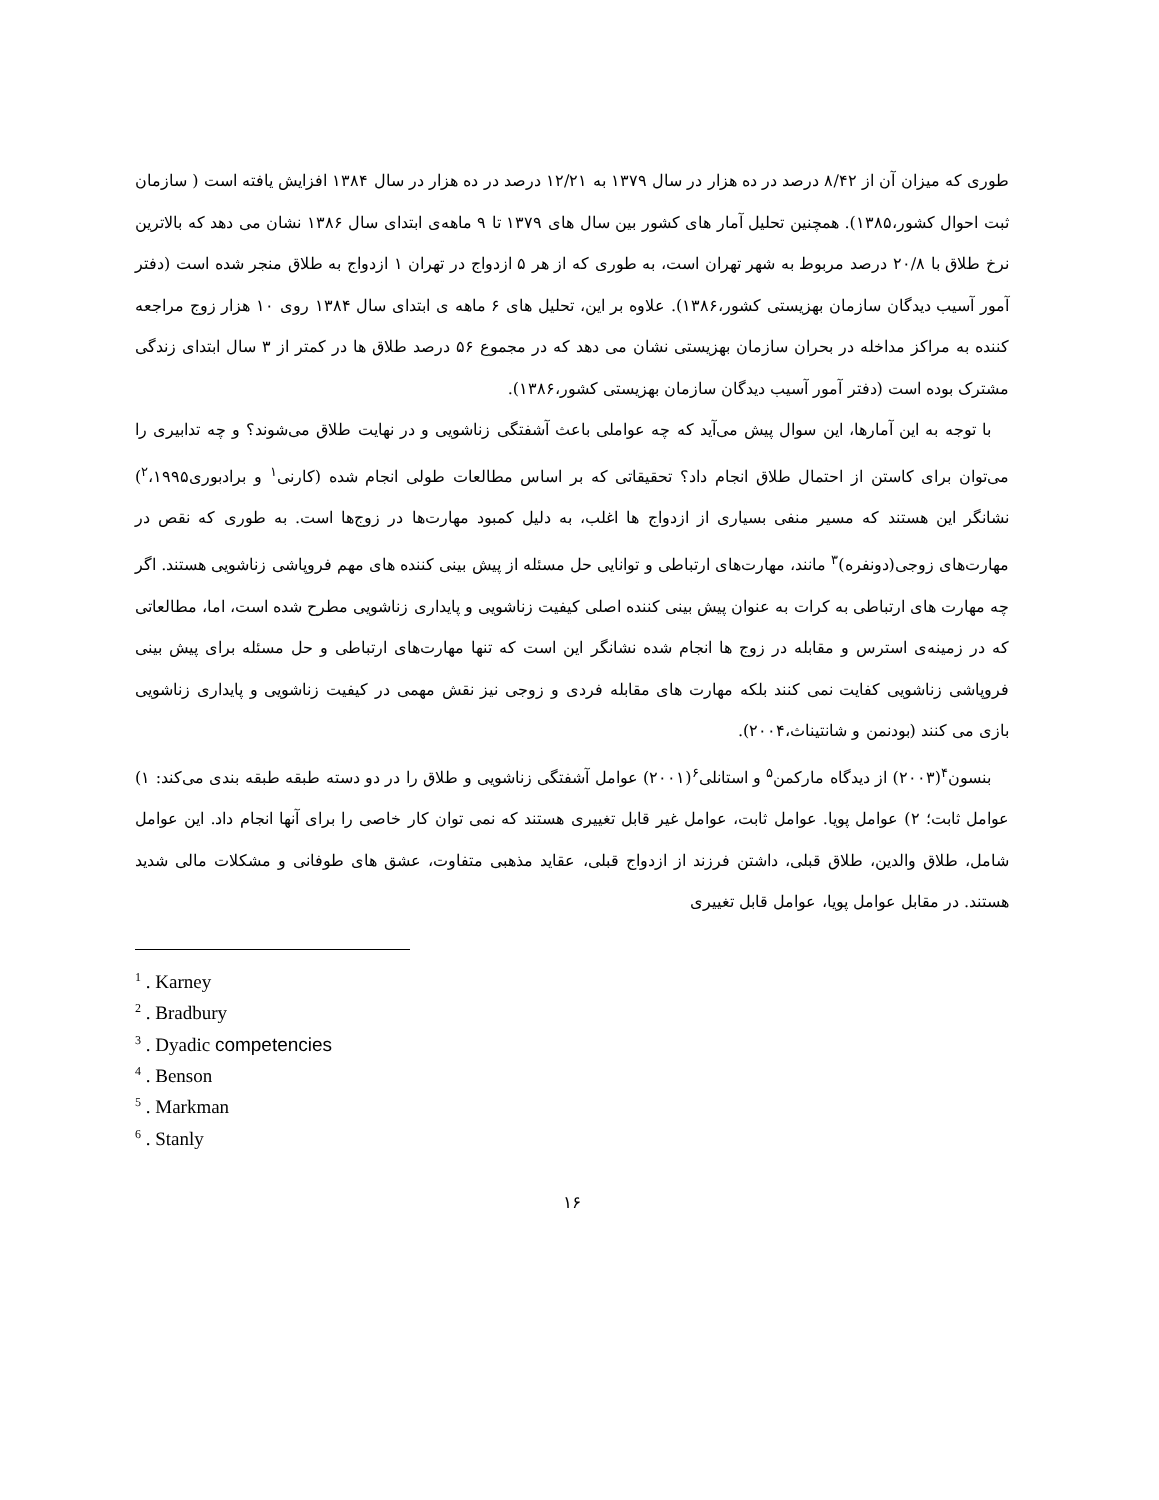طوری که میزان آن از ۸/۴۲ درصد در ده هزار در سال ۱۳۷۹ به ۱۲/۲۱ درصد در ده هزار در سال ۱۳۸۴ افزایش یافته است ( سازمان ثبت احوال کشور،۱۳۸۵). همچنین تحلیل آمار های کشور بین سال های ۱۳۷۹ تا ۹ ماهه‌ی ابتدای سال ۱۳۸۶ نشان می دهد که بالاترین نرخ طلاق با ۲۰/۸ درصد مربوط به شهر تهران است، به طوری که از هر ۵ ازدواج در تهران ۱ ازدواج به طلاق منجر شده است (دفتر آمور آسیب دیدگان سازمان بهزیستی کشور،۱۳۸۶). علاوه بر این، تحلیل های ۶ ماهه ی ابتدای سال ۱۳۸۴ روی ۱۰ هزار زوج مراجعه کننده به مراکز مداخله در بحران سازمان بهزیستی نشان می دهد که در مجموع ۵۶ درصد طلاق ها در کمتر از ۳ سال ابتدای زندگی مشترک بوده است (دفتر آمور آسیب دیدگان سازمان بهزیستی کشور،۱۳۸۶).
با توجه به این آمارها، این سوال پیش می‌آید که چه عواملی باعث آشفتگی زناشویی و در نهایت طلاق می‌شوند؟ و چه تدابیری را می‌توان برای کاستن از احتمال طلاق انجام داد؟ تحقیقاتی که بر اساس مطالعات طولی انجام شده (کارنی<sup>۱</sup> و برادبوری<sup>۲</sup>،۱۹۹۵) نشانگر این هستند که مسیر منفی بسیاری از ازدواج ها اغلب، به دلیل کمبود مهارت‌ها در زوج‌ها است. به طوری که نقص در مهارت‌های زوجی(دونفره)<sup>۳</sup> مانند، مهارت‌های ارتباطی و توانایی حل مسئله از پیش بینی کننده های مهم فروپاشی زناشویی هستند. اگر چه مهارت های ارتباطی به کرات به عنوان پیش بینی کننده اصلی کیفیت زناشویی و پایداری زناشویی مطرح شده است، اما، مطالعاتی که در زمینه‌ی استرس و مقابله در زوج ها انجام شده نشانگر این است که تنها مهارت‌های ارتباطی و حل مسئله برای پیش بینی فروپاشی زناشویی کفایت نمی کنند بلکه مهارت های مقابله فردی و زوجی نیز نقش مهمی در کیفیت زناشویی و پایداری زناشویی بازی می کنند (بودنمن و شانتیناث،۲۰۰۴).
بنسون<sup>۴</sup>(۲۰۰۳) از دیدگاه مارکمن<sup>۵</sup> و استانلی<sup>۶</sup>(۲۰۰۱) عوامل آشفتگی زناشویی و طلاق را در دو دسته طبقه طبقه بندی می‌کند: ۱) عوامل ثابت؛ ۲) عوامل پویا. عوامل ثابت، عوامل غیر قابل تغییری هستند که نمی توان کار خاصی را برای آنها انجام داد. این عوامل شامل، طلاق والدین، طلاق قبلی، داشتن فرزند از ازدواج قبلی، عقاید مذهبی متفاوت، عشق های طوفانی و مشکلات مالی شدید هستند. در مقابل عوامل پویا، عوامل قابل تغییری
<sup>1</sup> . Karney
<sup>2</sup> . Bradbury
<sup>3</sup> . Dyadic competencies
<sup>4</sup> . Benson
<sup>5</sup> . Markman
<sup>6</sup> . Stanly
۱۶